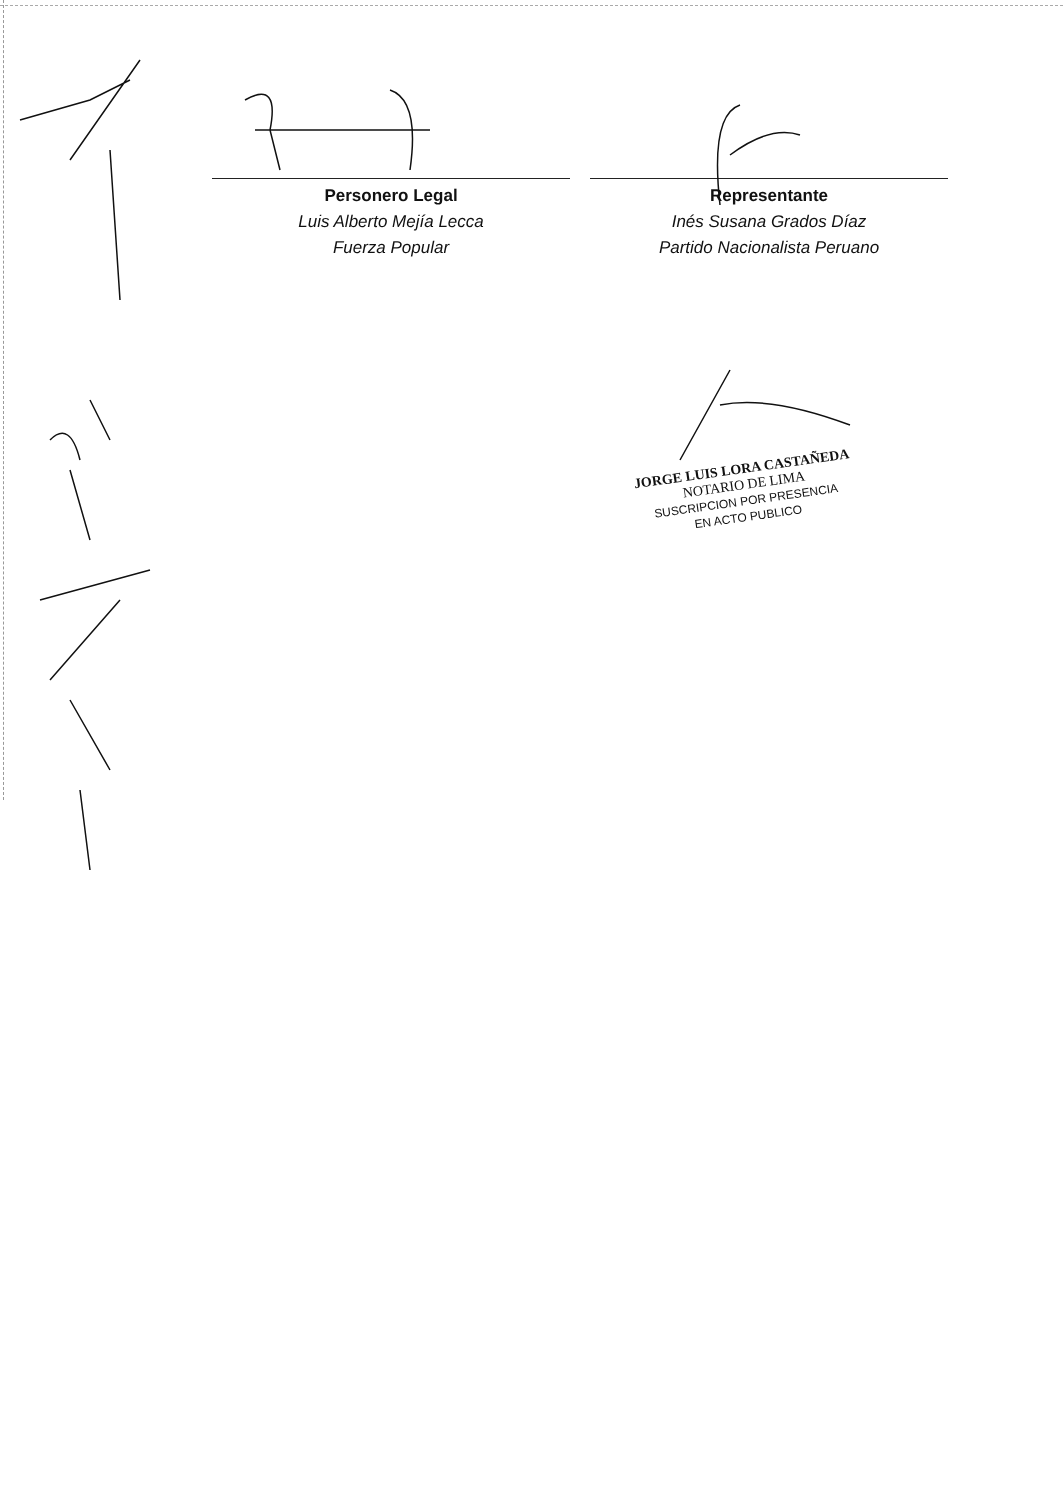Personero Legal
Luis Alberto Mejía Lecca
Fuerza Popular
Representante
Inés Susana Grados Díaz
Partido Nacionalista Peruano
JORGE LUIS LORA CASTAÑEDA
NOTARIO DE LIMA
SUSCRIPCION POR PRESENCIA
EN ACTO PUBLICO